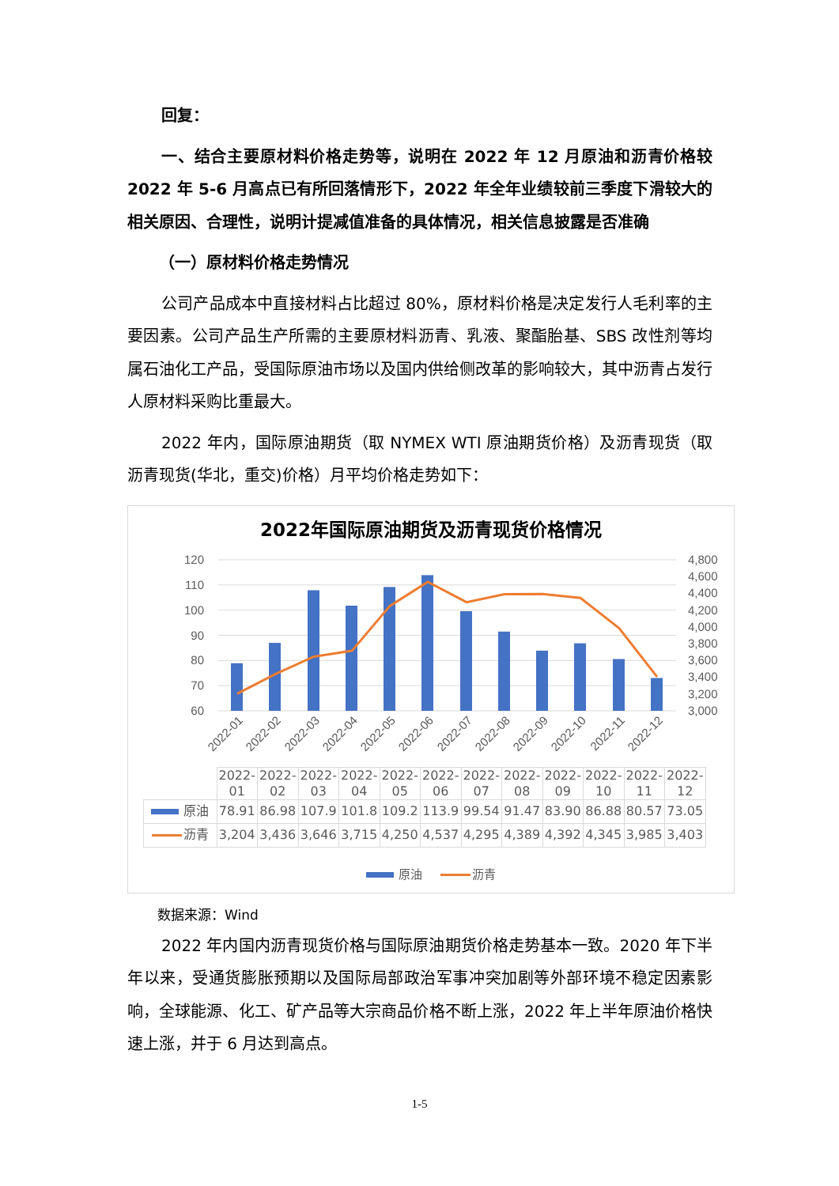回复：
一、结合主要原材料价格走势等，说明在 2022 年 12 月原油和沥青价格较 2022 年 5-6 月高点已有所回落情形下，2022 年全年业绩较前三季度下滑较大的相关原因、合理性，说明计提减值准备的具体情况，相关信息披露是否准确
（一）原材料价格走势情况
公司产品成本中直接材料占比超过 80%，原材料价格是决定发行人毛利率的主要因素。公司产品生产所需的主要原材料沥青、乳液、聚酯胎基、SBS 改性剂等均属石油化工产品，受国际原油市场以及国内供给侧改革的影响较大，其中沥青占发行人原材料采购比重最大。
2022 年内，国际原油期货（取 NYMEX WTI 原油期货价格）及沥青现货（取沥青现货(华北，重交)价格）月平均价格走势如下：
2022年国际原油期货及沥青现货价格情况
120
110
100
90
80
70
60
4,800
4,600
4,400
4,200
4,000
3,800
3,600
3,400
3,200
3,000
2022-01
2022-02
2022-03
2022-04
2022-05
2022-06
2022-07
2022-08
2022-09
2022-10
2022-11
2022-12
| | 2022- 01 | 2022- 02 | 2022- 03 | 2022- 04 | 2022- 05 | 2022- 06 | 2022- 07 | 2022- 08 | 2022- 09 | 2022- 10 | 2022- 11 | 2022- 12 |
| --- | --- | --- | --- | --- | --- | --- | --- | --- | --- | --- | --- | --- |
| 原油 | 78.91 | 86.98 | 107.9 | 101.8 | 109.2 | 113.9 | 99.54 | 91.47 | 83.90 | 86.88 | 80.57 | 73.05 |
| 沥青 | 3,204 | 3,436 | 3,646 | 3,715 | 4,250 | 4,537 | 4,295 | 4,389 | 4,392 | 4,345 | 3,985 | 3,403 |
原油 沥青
数据来源：Wind
2022 年内国内沥青现货价格与国际原油期货价格走势基本一致。2020 年下半年以来，受通货膨胀预期以及国际局部政治军事冲突加剧等外部环境不稳定因素影响，全球能源、化工、矿产品等大宗商品价格不断上涨，2022 年上半年原油价格快速上涨，并于 6 月达到高点。
1-5